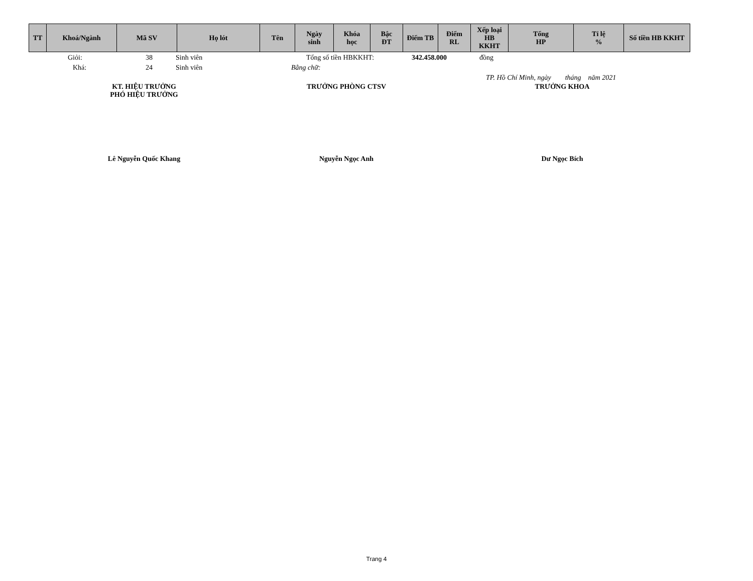| TT | Khoá/Ngành | Mã SV | Họ lót | Tên | Ngày sinh | Khóa học | Bậc ĐT | Điểm TB | Điểm RL | Xếp loại HB KKHT | Tổng HP | Tỉ lệ % | Số tiền HB KKHT |
| --- | --- | --- | --- | --- | --- | --- | --- | --- | --- | --- | --- | --- | --- |
Giỏi: 38 Sinh viên Tổng số tiền HBKKHT: 342.458.000 đồng
Khá: 24 Sinh viên Bằng chữ:
TP. Hồ Chí Minh, ngày tháng năm 2021
KT. HIỆU TRƯỞNG
PHÓ HIỆU TRƯỞNG
Lê Nguyễn Quốc Khang
TRƯỞNG PHÒNG CTSV
Nguyễn Ngọc Anh
TRƯỞNG KHOA
Dư Ngọc Bích
Trang 4